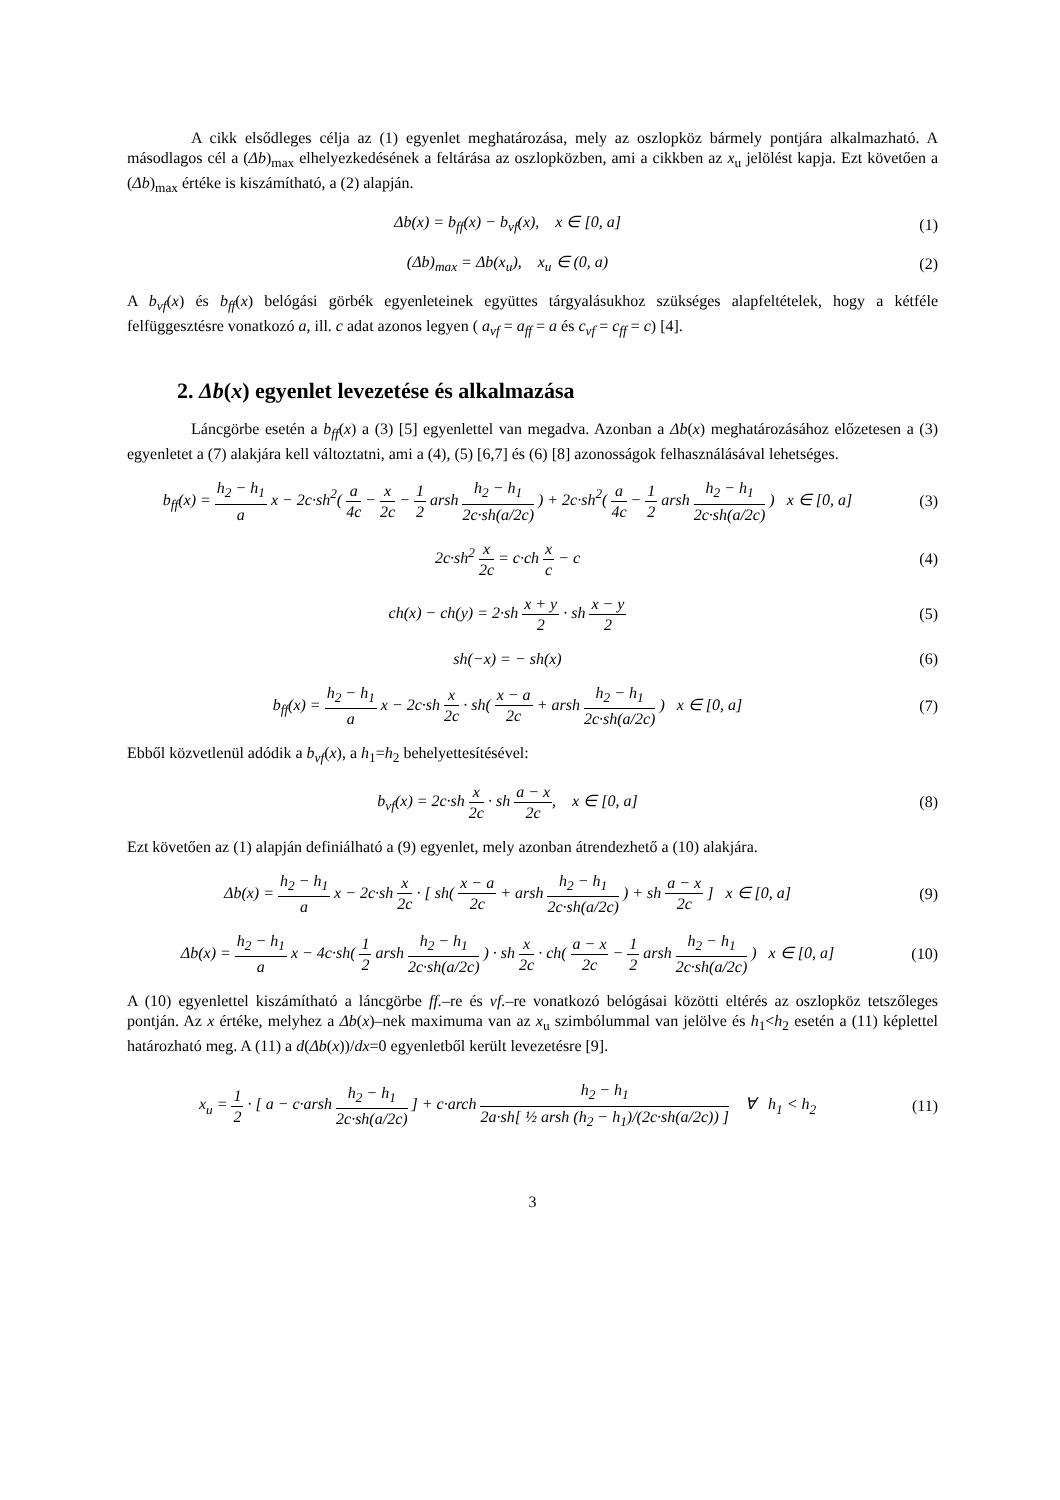A cikk elsődleges célja az (1) egyenlet meghatározása, mely az oszlopköz bármely pontjára alkalmazható. A másodlagos cél a (Δb)<sub>max</sub> elhelyezkedésének a feltárása az oszlopközben, ami a cikkben az x<sub>u</sub> jelölést kapja. Ezt követően a (Δb)<sub>max</sub> értéke is kiszámítható, a (2) alapján.
Δb(x) = b<sub>ff</sub>(x) − b<sub>vf</sub>(x), x ∈ [0, a]
(1)
(Δb)<sub>max</sub> = Δb(x<sub>u</sub>), x<sub>u</sub> ∈ (0, a)
(2)
A b<sub>vf</sub>(x) és b<sub>ff</sub>(x) belógási görbék egyenleteinek együttes tárgyalásukhoz szükséges alapfeltételek, hogy a kétféle felfüggesztésre vonatkozó a, ill. c adat azonos legyen ( a<sub>vf</sub> = a<sub>ff</sub> = a és c<sub>vf</sub> = c<sub>ff</sub> = c) [4].
2. Δb(x) egyenlet levezetése és alkalmazása
Láncgörbe esetén a b<sub>ff</sub>(x) a (3) [5] egyenlettel van megadva. Azonban a Δb(x) meghatározásához előzetesen a (3) egyenletet a (7) alakjára kell változtatni, ami a (4), (5) [6,7] és (6) [8] azonosságok felhasználásával lehetséges.
b<sub>ff</sub>(x) = h<sub>2</sub> − h<sub>1</sub> a x − 2c·sh<sup>2</sup>( a 4c − x 2c − 1 2 arsh h<sub>2</sub> − h<sub>1</sub> 2c·sh(a/2c) ) + 2c·sh<sup>2</sup>( a 4c − 1 2 arsh h<sub>2</sub> − h<sub>1</sub> 2c·sh(a/2c) ) x ∈ [0, a]
(3)
2c·sh<sup>2</sup> x 2c = c·ch x c − c (4)
ch(x) − ch(y) = 2·sh x + y 2 · sh x − y 2
(5)
sh(−x) = − sh(x) (6)
b<sub>ff</sub>(x) = h<sub>2</sub> − h<sub>1</sub> a x − 2c·sh x 2c · sh( x − a 2c + arsh h<sub>2</sub> − h<sub>1</sub> 2c·sh(a/2c) ) x ∈ [0, a]
(7)
Ebből közvetlenül adódik a b<sub>vf</sub>(x), a h<sub>1</sub>=h<sub>2</sub> behelyettesítésével:
b<sub>vf</sub>(x) = 2c·sh x 2c · sh a − x 2c, x ∈ [0, a]
(8)
Ezt követően az (1) alapján definiálható a (9) egyenlet, mely azonban átrendezhető a (10) alakjára.
Δb(x) = h<sub>2</sub> − h<sub>1</sub> a x − 2c·sh x 2c · [ sh( x − a 2c + arsh h<sub>2</sub> − h<sub>1</sub> 2c·sh(a/2c) ) + sh a − x 2c ] x ∈ [0, a]
(9)
Δb(x) = h<sub>2</sub> − h<sub>1</sub> a x − 4c·sh( 1 2 arsh h<sub>2</sub> − h<sub>1</sub> 2c·sh(a/2c) ) · sh x 2c · ch( a − x 2c − 1 2 arsh h<sub>2</sub> − h<sub>1</sub> 2c·sh(a/2c) ) x ∈ [0, a]
(10)
A (10) egyenlettel kiszámítható a láncgörbe ff.–re és vf.–re vonatkozó belógásai közötti eltérés az oszlopköz tetszőleges pontján. Az x értéke, melyhez a Δb(x)–nek maximuma van az x<sub>u</sub> szimbólummal van jelölve és h<sub>1</sub><h<sub>2</sub> esetén a (11) képlettel határozható meg. A (11) a d(Δb(x))/dx=0 egyenletből került levezetésre [9].
x<sub>u</sub> = 1 2 · [ a − c·arsh h<sub>2</sub> − h<sub>1</sub> 2c·sh(a/2c) ] + c·arch h<sub>2</sub> − h<sub>1</sub> 2a·sh[ ½ arsh (h<sub>2</sub> − h<sub>1</sub>)/(2c·sh(a/2c)) ] ∀ h<sub>1</sub> < h<sub>2</sub>
(11)
3